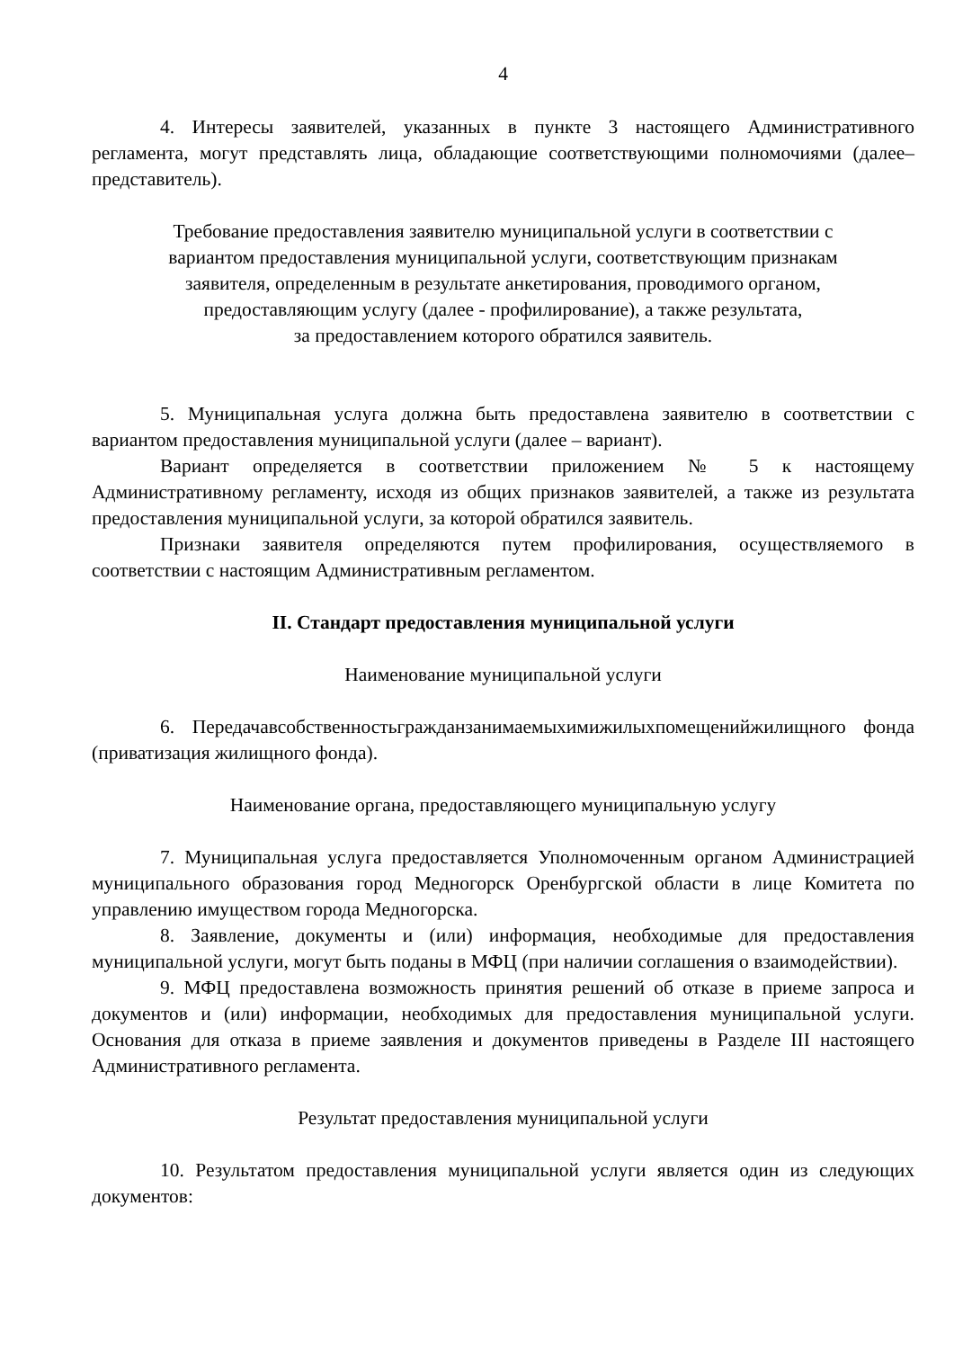4
4. Интересы заявителей, указанных в пункте 3 настоящего Административного регламента, могут представлять лица, обладающие соответствующими полномочиями (далее–представитель).
Требование предоставления заявителю муниципальной услуги в соответствии с
вариантом предоставления муниципальной услуги, соответствующим признакам
заявителя, определенным в результате анкетирования, проводимого органом,
предоставляющим услугу (далее - профилирование), а также результата,
за предоставлением которого обратился заявитель.
5. Муниципальная услуга должна быть предоставлена заявителю в соответствии с вариантом предоставления муниципальной услуги (далее – вариант).
Вариант определяется в соответствии приложением № 5 к настоящему Административному регламенту, исходя из общих признаков заявителей, а также из результата предоставления муниципальной услуги, за которой обратился заявитель.
Признаки заявителя определяются путем профилирования, осуществляемого в соответствии с настоящим Административным регламентом.
II. Стандарт предоставления муниципальной услуги
Наименование муниципальной услуги
6. Передачавсобственностьгражданзанимаемыхимижилыхпомещенийжилищного фонда (приватизация жилищного фонда).
Наименование органа, предоставляющего муниципальную услугу
7. Муниципальная услуга предоставляется Уполномоченным органом Администрацией муниципального образования город Медногорск Оренбургской области в лице Комитета по управлению имуществом города Медногорска.
8. Заявление, документы и (или) информация, необходимые для предоставления муниципальной услуги, могут быть поданы в МФЦ (при наличии соглашения о взаимодействии).
9. МФЦ предоставлена возможность принятия решений об отказе в приеме запроса и документов и (или) информации, необходимых для предоставления муниципальной услуги. Основания для отказа в приеме заявления и документов приведены в Разделе III настоящего Административного регламента.
Результат предоставления муниципальной услуги
10. Результатом предоставления муниципальной услуги является один из следующих документов: